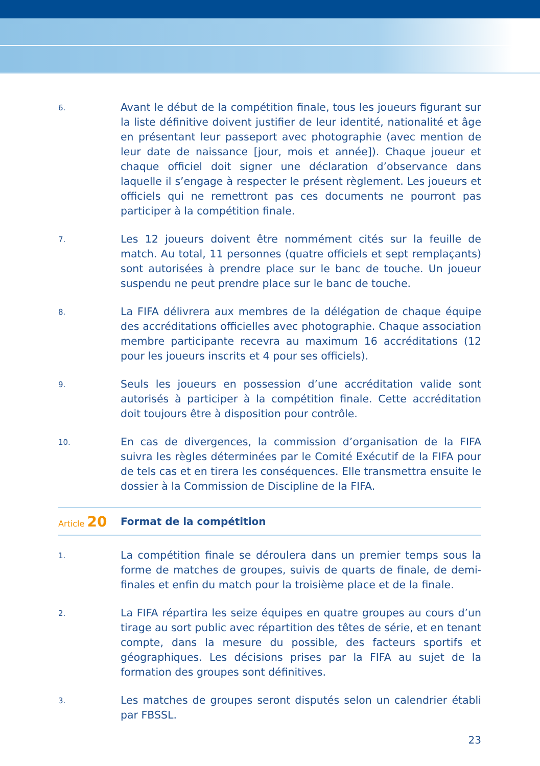6.
Avant le début de la compétition finale, tous les joueurs figurant sur la liste définitive doivent justifier de leur identité, nationalité et âge en présentant leur passeport avec photographie (avec mention de leur date de naissance [jour, mois et année]). Chaque joueur et chaque officiel doit signer une déclaration d’observance dans laquelle il s’engage à respecter le présent règlement. Les joueurs et officiels qui ne remettront pas ces documents ne pourront pas participer à la compétition finale.
7.
Les 12 joueurs doivent être nommément cités sur la feuille de match. Au total, 11 personnes (quatre officiels et sept remplaçants) sont autorisées à prendre place sur le banc de touche. Un joueur suspendu ne peut prendre place sur le banc de touche.
8.
La FIFA délivrera aux membres de la délégation de chaque équipe des accréditations officielles avec photographie. Chaque association membre participante recevra au maximum 16 accréditations (12 pour les joueurs inscrits et 4 pour ses officiels).
9.
Seuls les joueurs en possession d’une accréditation valide sont autorisés à participer à la compétition finale. Cette accréditation doit toujours être à disposition pour contrôle.
10.
En cas de divergences, la commission d’organisation de la FIFA suivra les règles déterminées par le Comité Exécutif de la FIFA pour de tels cas et en tirera les conséquences. Elle transmettra ensuite le dossier à la Commission de Discipline de la FIFA.
Article 20
Format de la compétition
1.
La compétition finale se déroulera dans un premier temps sous la forme de matches de groupes, suivis de quarts de finale, de demi-finales et enfin du match pour la troisième place et de la finale.
2.
La FIFA répartira les seize équipes en quatre groupes au cours d’un tirage au sort public avec répartition des têtes de série, et en tenant compte, dans la mesure du possible, des facteurs sportifs et géographiques. Les décisions prises par la FIFA au sujet de la formation des groupes sont définitives.
3.
Les matches de groupes seront disputés selon un calendrier établi par FBSSL.
23